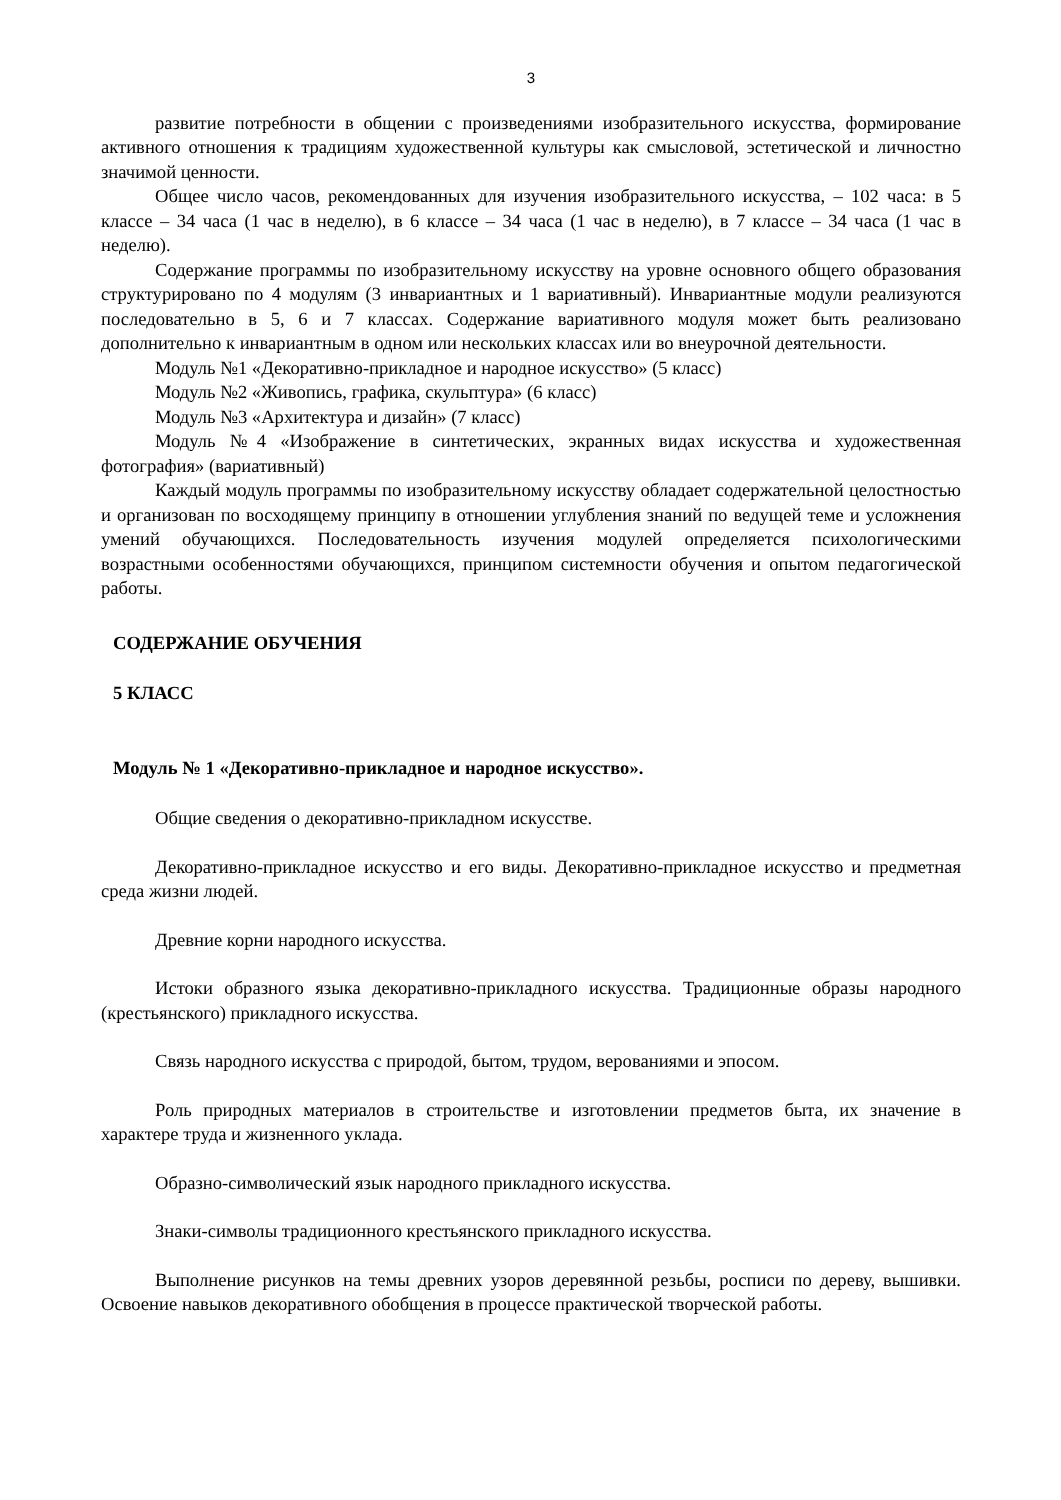3
развитие потребности в общении с произведениями изобразительного искусства, формирование активного отношения к традициям художественной культуры как смысловой, эстетической и личностно значимой ценности.
Общее число часов, рекомендованных для изучения изобразительного искусства, – 102 часа: в 5 классе – 34 часа (1 час в неделю), в 6 классе – 34 часа (1 час в неделю), в 7 классе – 34 часа (1 час в неделю).
Содержание программы по изобразительному искусству на уровне основного общего образования структурировано по 4 модулям (3 инвариантных и 1 вариативный). Инвариантные модули реализуются последовательно в 5, 6 и 7 классах. Содержание вариативного модуля может быть реализовано дополнительно к инвариантным в одном или нескольких классах или во внеурочной деятельности.
Модуль №1 «Декоративно-прикладное и народное искусство» (5 класс)
Модуль №2 «Живопись, графика, скульптура» (6 класс)
Модуль №3 «Архитектура и дизайн» (7 класс)
Модуль №4 «Изображение в синтетических, экранных видах искусства и художественная фотография» (вариативный)
Каждый модуль программы по изобразительному искусству обладает содержательной целостностью и организован по восходящему принципу в отношении углубления знаний по ведущей теме и усложнения умений обучающихся. Последовательность изучения модулей определяется психологическими возрастными особенностями обучающихся, принципом системности обучения и опытом педагогической работы.
СОДЕРЖАНИЕ ОБУЧЕНИЯ
5 КЛАСС
Модуль № 1 «Декоративно-прикладное и народное искусство».
Общие сведения о декоративно-прикладном искусстве.
Декоративно-прикладное искусство и его виды. Декоративно-прикладное искусство и предметная среда жизни людей.
Древние корни народного искусства.
Истоки образного языка декоративно-прикладного искусства. Традиционные образы народного (крестьянского) прикладного искусства.
Связь народного искусства с природой, бытом, трудом, верованиями и эпосом.
Роль природных материалов в строительстве и изготовлении предметов быта, их значение в характере труда и жизненного уклада.
Образно-символический язык народного прикладного искусства.
Знаки-символы традиционного крестьянского прикладного искусства.
Выполнение рисунков на темы древних узоров деревянной резьбы, росписи по дереву, вышивки. Освоение навыков декоративного обобщения в процессе практической творческой работы.